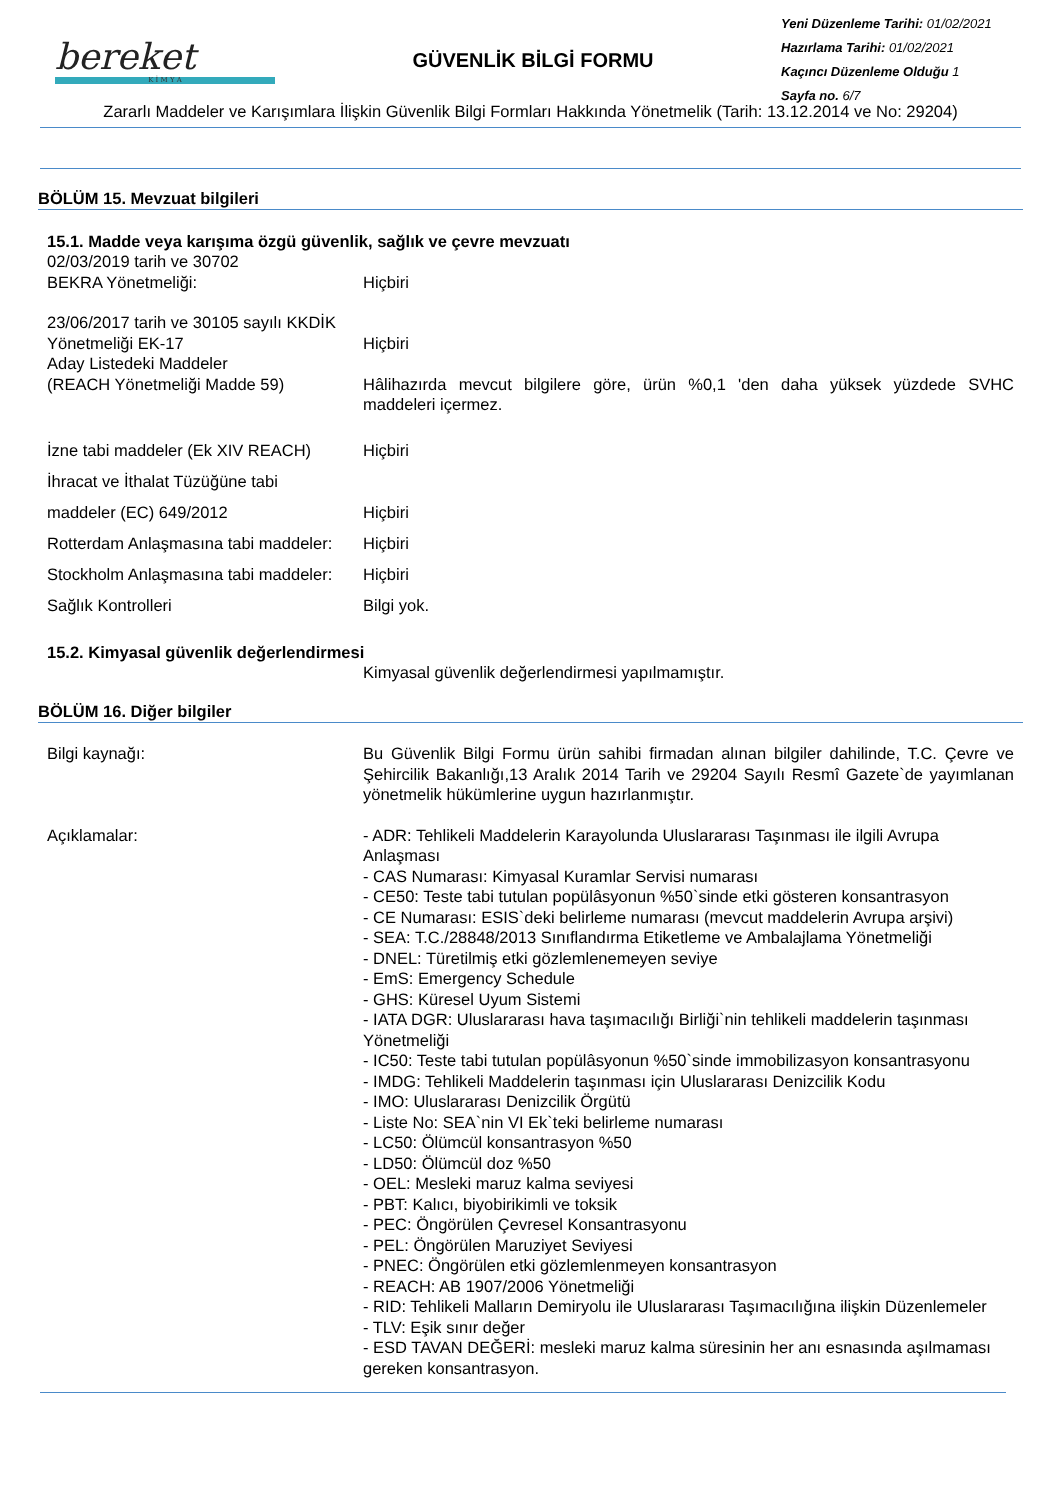bereket
K İ M Y A
GÜVENLİK BİLGİ FORMU
Yeni Düzenleme Tarihi: 01/02/2021
Hazırlama Tarihi: 01/02/2021
Kaçıncı Düzenleme Olduğu 1
Sayfa no. 6/7
Zararlı Maddeler ve Karışımlara İlişkin Güvenlik Bilgi Formları Hakkında Yönetmelik (Tarih: 13.12.2014 ve No: 29204)
BÖLÜM 15. Mevzuat bilgileri
15.1. Madde veya karışıma özgü güvenlik, sağlık ve çevre mevzuatı
02/03/2019 tarih ve 30702
BEKRA Yönetmeliği:
Hiçbiri
23/06/2017 tarih ve 30105 sayılı KKDİK Yönetmeliği EK-17
Hiçbiri
Aday Listedeki Maddeler
(REACH Yönetmeliği Madde 59)
Hâlihazırda mevcut bilgilere göre, ürün %0,1 'den daha yüksek yüzdede SVHC maddeleri içermez.
İzne tabi maddeler (Ek XIV REACH)
Hiçbiri
İhracat ve İthalat Tüzüğüne tabi
maddeler (EC) 649/2012
Hiçbiri
Rotterdam Anlaşmasına tabi maddeler:
Hiçbiri
Stockholm Anlaşmasına tabi maddeler:
Hiçbiri
Sağlık Kontrolleri Bilgi yok.
15.2. Kimyasal güvenlik değerlendirmesi
Kimyasal güvenlik değerlendirmesi yapılmamıştır.
BÖLÜM 16. Diğer bilgiler
Bilgi kaynağı: Bu Güvenlik Bilgi Formu ürün sahibi firmadan alınan bilgiler dahilinde, T.C. Çevre ve Şehircilik Bakanlığı,13 Aralık 2014 Tarih ve 29204 Sayılı Resmî Gazete`de yayımlanan yönetmelik hükümlerine uygun hazırlanmıştır.
Açıklamalar: - ADR: Tehlikeli Maddelerin Karayolunda Uluslararası Taşınması ile ilgili Avrupa Anlaşması
- CAS Numarası: Kimyasal Kuramlar Servisi numarası
- CE50: Teste tabi tutulan popülâsyonun %50`sinde etki gösteren konsantrasyon
- CE Numarası: ESIS`deki belirleme numarası (mevcut maddelerin Avrupa arşivi)
- SEA: T.C./28848/2013 Sınıflandırma Etiketleme ve Ambalajlama Yönetmeliği
- DNEL: Türetilmiş etki gözlemlenemeyen seviye
- EmS: Emergency Schedule
- GHS: Küresel Uyum Sistemi
- IATA DGR: Uluslararası hava taşımacılığı Birliği`nin tehlikeli maddelerin taşınması Yönetmeliği
- IC50: Teste tabi tutulan popülâsyonun %50`sinde immobilizasyon konsantrasyonu
- IMDG: Tehlikeli Maddelerin taşınması için Uluslararası Denizcilik Kodu
- IMO: Uluslararası Denizcilik Örgütü
- Liste No: SEA`nin VI Ek`teki belirleme numarası
- LC50: Ölümcül konsantrasyon %50
- LD50: Ölümcül doz %50
- OEL: Mesleki maruz kalma seviyesi
- PBT: Kalıcı, biyobirikimli ve toksik
- PEC: Öngörülen Çevresel Konsantrasyonu
- PEL: Öngörülen Maruziyet Seviyesi
- PNEC: Öngörülen etki gözlemlenmeyen konsantrasyon
- REACH: AB 1907/2006 Yönetmeliği
- RID: Tehlikeli Malların Demiryolu ile Uluslararası Taşımacılığına ilişkin Düzenlemeler
- TLV: Eşik sınır değer
- ESD TAVAN DEĞERİ: mesleki maruz kalma süresinin her anı esnasında aşılmaması gereken konsantrasyon.